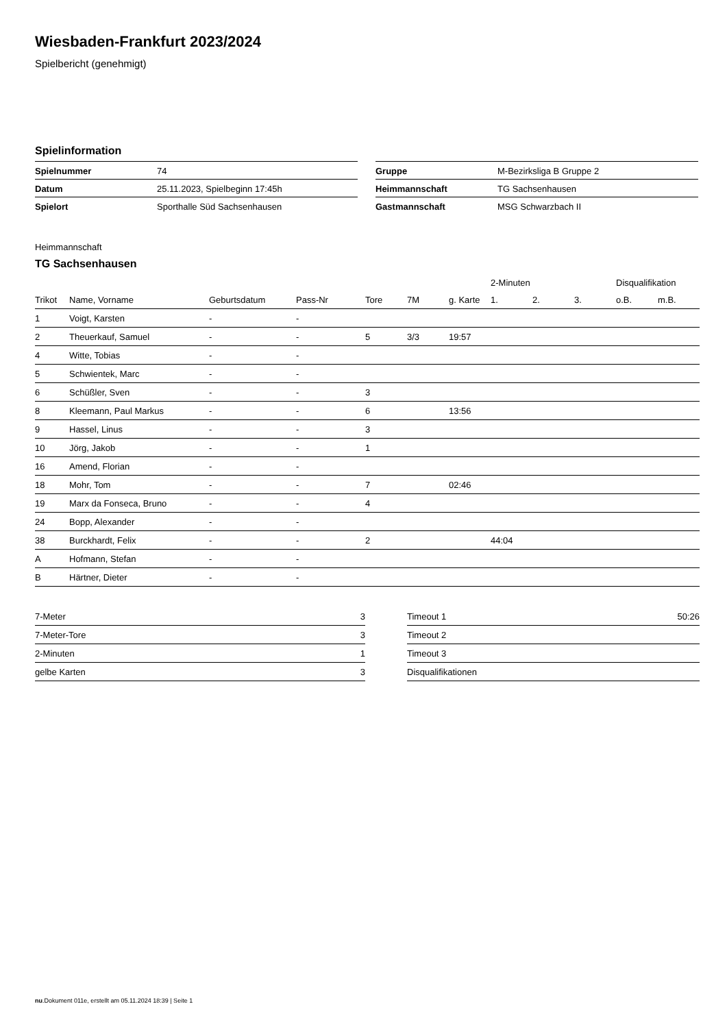Wiesbaden-Frankfurt 2023/2024
Spielbericht (genehmigt)
Spielinformation
| Spielnummer | 74 |
| Datum | 25.11.2023, Spielbeginn 17:45h |
| Spielort | Sporthalle Süd Sachsenhausen |
| Gruppe | M-Bezirksliga B Gruppe 2 |
| Heimmannschaft | TG Sachsenhausen |
| Gastmannschaft | MSG Schwarzbach II |
Heimmannschaft
TG Sachsenhausen
| | | | | | | | 2-Minuten | | | Disqualifikation | |
| --- | --- | --- | --- | --- | --- | --- | --- | --- | --- | --- | --- |
| Trikot | Name, Vorname | Geburtsdatum | Pass-Nr | Tore | 7M | g. Karte | 1. | 2. | 3. | o.B. | m.B. |
| 1 | Voigt, Karsten | - | - | | | | | | | | |
| 2 | Theuerkauf, Samuel | - | - | 5 | 3/3 | 19:57 | | | | | |
| 4 | Witte, Tobias | - | - | | | | | | | | |
| 5 | Schwientek, Marc | - | - | | | | | | | | |
| 6 | Schüßler, Sven | - | - | 3 | | | | | | | |
| 8 | Kleemann, Paul Markus | - | - | 6 | | 13:56 | | | | | |
| 9 | Hassel, Linus | - | - | 3 | | | | | | | |
| 10 | Jörg, Jakob | - | - | 1 | | | | | | | |
| 16 | Amend, Florian | - | - | | | | | | | | |
| 18 | Mohr, Tom | - | - | 7 | | 02:46 | | | | | |
| 19 | Marx da Fonseca, Bruno | - | - | 4 | | | | | | | |
| 24 | Bopp, Alexander | - | - | | | | | | | | |
| 38 | Burckhardt, Felix | - | - | 2 | | | 44:04 | | | | |
| A | Hofmann, Stefan | - | - | | | | | | | | |
| B | Härtner, Dieter | - | - | | | | | | | | |
| 7-Meter | 3 |
| 7-Meter-Tore | 3 |
| 2-Minuten | 1 |
| gelbe Karten | 3 |
| Timeout 1 | 50:26 |
| Timeout 2 | |
| Timeout 3 | |
| Disqualifikationen | |
nu.Dokument 011e, erstellt am 05.11.2024 18:39 | Seite 1